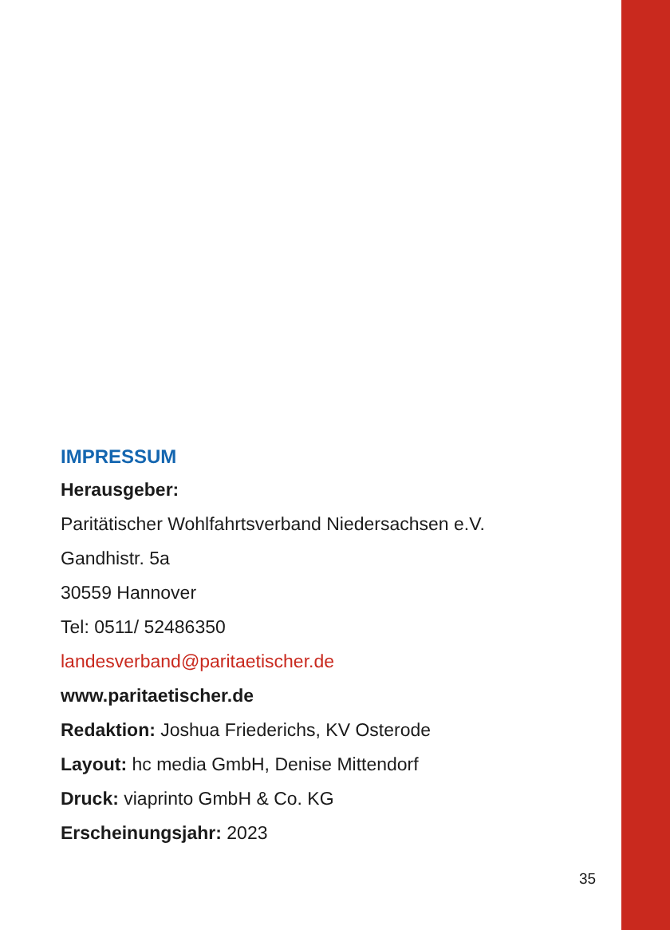IMPRESSUM
Herausgeber:
Paritätischer Wohlfahrtsverband Niedersachsen e.V.
Gandhistr. 5a
30559 Hannover
Tel: 0511/ 52486350
landesverband@paritaetischer.de
www.paritaetischer.de
Redaktion: Joshua Friederichs, KV Osterode
Layout: hc media GmbH, Denise Mittendorf
Druck: viaprinto GmbH & Co. KG
Erscheinungsjahr: 2023
35